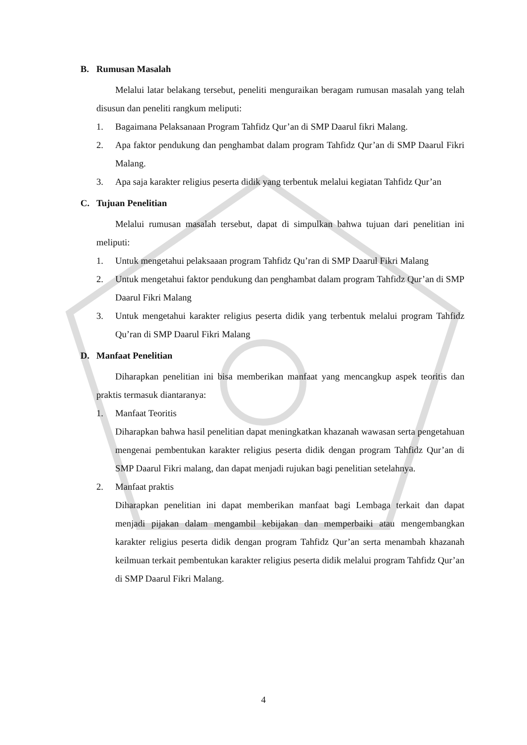B. Rumusan Masalah
Melalui latar belakang tersebut, peneliti menguraikan beragam rumusan masalah yang telah disusun dan peneliti rangkum meliputi:
1. Bagaimana Pelaksanaan Program Tahfidz Qur’an di SMP Daarul fikri Malang.
2. Apa faktor pendukung dan penghambat dalam program Tahfidz Qur’an di SMP Daarul Fikri Malang.
3. Apa saja karakter religius peserta didik yang terbentuk melalui kegiatan Tahfidz Qur’an
C. Tujuan Penelitian
Melalui rumusan masalah tersebut, dapat di simpulkan bahwa tujuan dari penelitian ini meliputi:
1. Untuk mengetahui pelaksaaan program Tahfidz Qu’ran di SMP Daarul Fikri Malang
2. Untuk mengetahui faktor pendukung dan penghambat dalam program Tahfidz Qur’an di SMP Daarul Fikri Malang
3. Untuk mengetahui karakter religius peserta didik yang terbentuk melalui program Tahfidz Qu’ran di SMP Daarul Fikri Malang
D. Manfaat Penelitian
Diharapkan penelitian ini bisa memberikan manfaat yang mencangkup aspek teoritis dan praktis termasuk diantaranya:
1. Manfaat Teoritis
Diharapkan bahwa hasil penelitian dapat meningkatkan khazanah wawasan serta pengetahuan mengenai pembentukan karakter religius peserta didik dengan program Tahfidz Qur’an di SMP Daarul Fikri malang, dan dapat menjadi rujukan bagi penelitian setelahnya.
2. Manfaat praktis
Diharapkan penelitian ini dapat memberikan manfaat bagi Lembaga terkait dan dapat menjadi pijakan dalam mengambil kebijakan dan memperbaiki atau mengembangkan karakter religius peserta didik dengan program Tahfidz Qur’an serta menambah khazanah keilmuan terkait pembentukan karakter religius peserta didik melalui program Tahfidz Qur’an di SMP Daarul Fikri Malang.
4